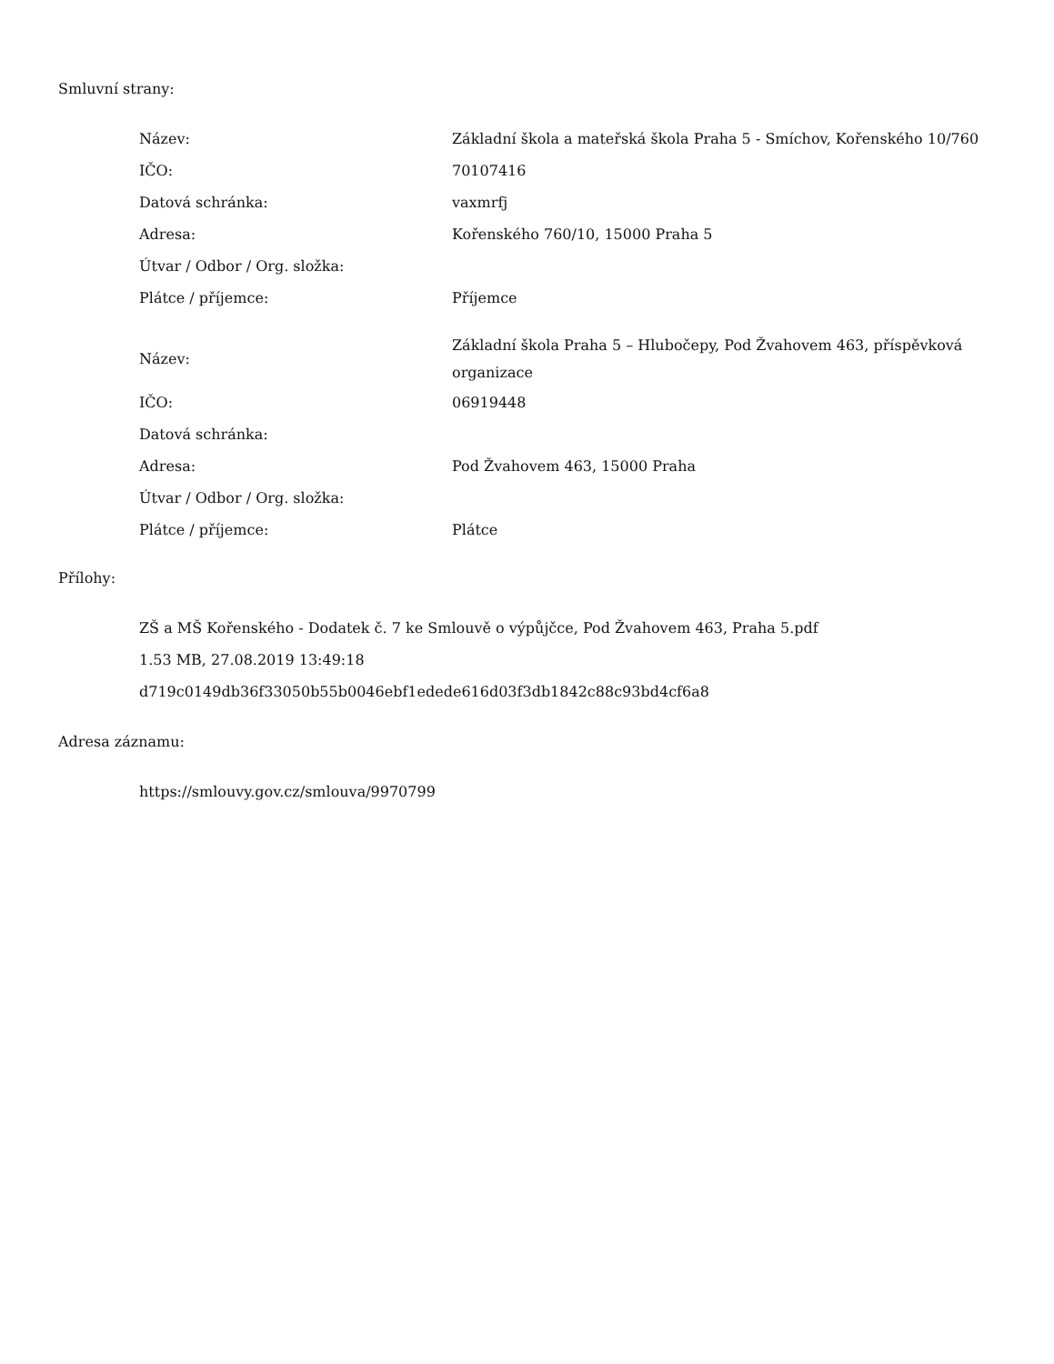Smluvní strany:
| Název: | Základní škola a mateřská škola Praha 5 - Smíchov, Kořenského 10/760 |
| IČO: | 70107416 |
| Datová schránka: | vaxmrfj |
| Adresa: | Kořenského 760/10, 15000 Praha 5 |
| Útvar / Odbor / Org. složka: | |
| Plátce / příjemce: | Příjemce |
| Název: | Základní škola Praha 5 – Hlubočepy, Pod Žvahovem 463, příspěvková organizace |
| IČO: | 06919448 |
| Datová schránka: | |
| Adresa: | Pod Žvahovem 463, 15000 Praha |
| Útvar / Odbor / Org. složka: | |
| Plátce / příjemce: | Plátce |
Přílohy:
ZŠ a MŠ Kořenského - Dodatek č. 7 ke Smlouvě o výpůjčce, Pod Žvahovem 463, Praha 5.pdf
1.53 MB, 27.08.2019 13:49:18
d719c0149db36f33050b55b0046ebf1edede616d03f3db1842c88c93bd4cf6a8
Adresa záznamu:
https://smlouvy.gov.cz/smlouva/9970799